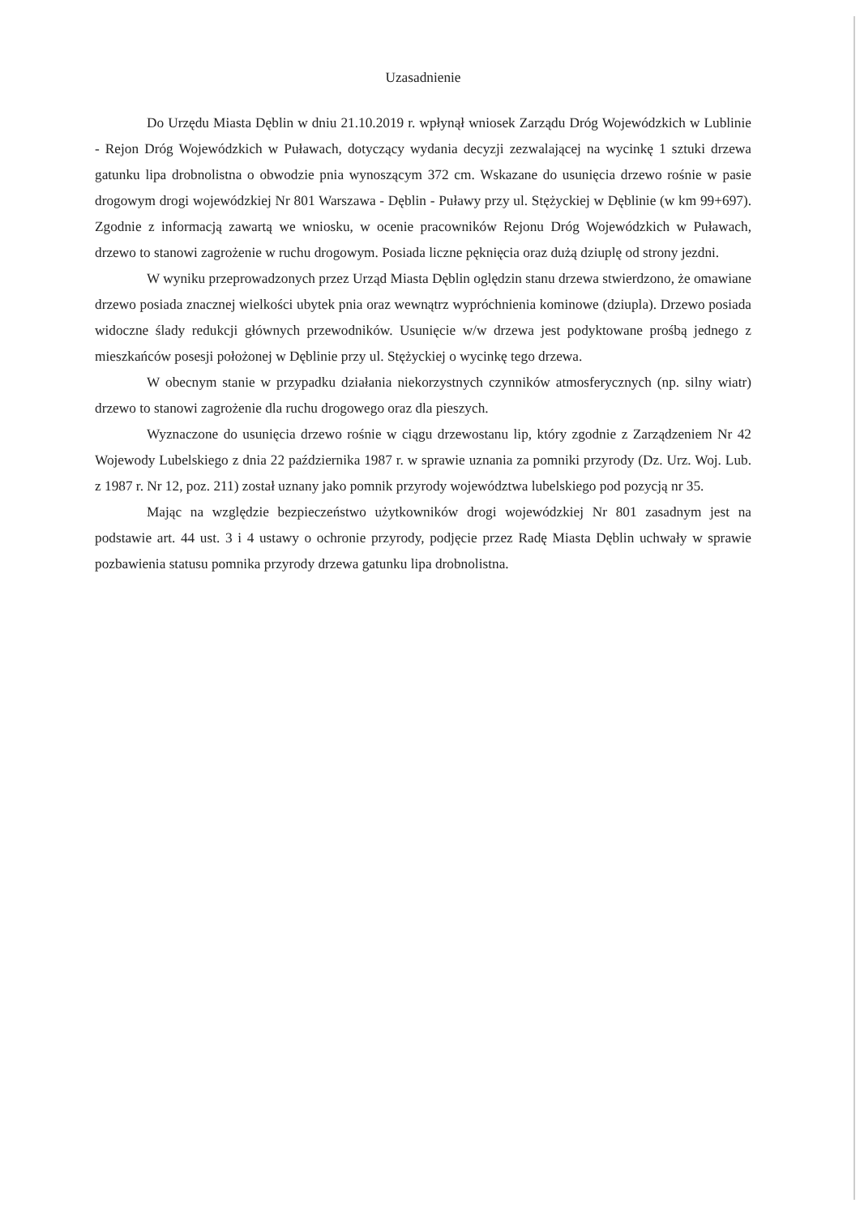Uzasadnienie
Do Urzędu Miasta Dęblin w dniu 21.10.2019 r. wpłynął wniosek Zarządu Dróg Wojewódzkich w Lublinie - Rejon Dróg Wojewódzkich w Puławach, dotyczący wydania decyzji zezwalającej na wycinkę 1 sztuki drzewa gatunku lipa drobnolistna o obwodzie pnia wynoszącym 372 cm. Wskazane do usunięcia drzewo rośnie w pasie drogowym drogi wojewódzkiej Nr 801 Warszawa - Dęblin - Puławy przy ul. Stężyckiej w Dęblinie (w km 99+697). Zgodnie z informacją zawartą we wniosku, w ocenie pracowników Rejonu Dróg Wojewódzkich w Puławach, drzewo to stanowi zagrożenie w ruchu drogowym. Posiada liczne pęknięcia oraz dużą dziuplę od strony jezdni.
W wyniku przeprowadzonych przez Urząd Miasta Dęblin oględzin stanu drzewa stwierdzono, że omawiane drzewo posiada znacznej wielkości ubytek pnia oraz wewnątrz wypróchnienia kominowe (dziupla). Drzewo posiada widoczne ślady redukcji głównych przewodników. Usunięcie w/w drzewa jest podyktowane prośbą jednego z mieszkańców posesji położonej w Dęblinie przy ul. Stężyckiej o wycinkę tego drzewa.
W obecnym stanie w przypadku działania niekorzystnych czynników atmosferycznych (np. silny wiatr) drzewo to stanowi zagrożenie dla ruchu drogowego oraz dla pieszych.
Wyznaczone do usunięcia drzewo rośnie w ciągu drzewostanu lip, który zgodnie z Zarządzeniem Nr 42 Wojewody Lubelskiego z dnia 22 października 1987 r. w sprawie uznania za pomniki przyrody (Dz. Urz. Woj. Lub. z 1987 r. Nr 12, poz. 211) został uznany jako pomnik przyrody województwa lubelskiego pod pozycją nr 35.
Mając na względzie bezpieczeństwo użytkowników drogi wojewódzkiej Nr 801 zasadnym jest na podstawie art. 44 ust. 3 i 4 ustawy o ochronie przyrody, podjęcie przez Radę Miasta Dęblin uchwały w sprawie pozbawienia statusu pomnika przyrody drzewa gatunku lipa drobnolistna.